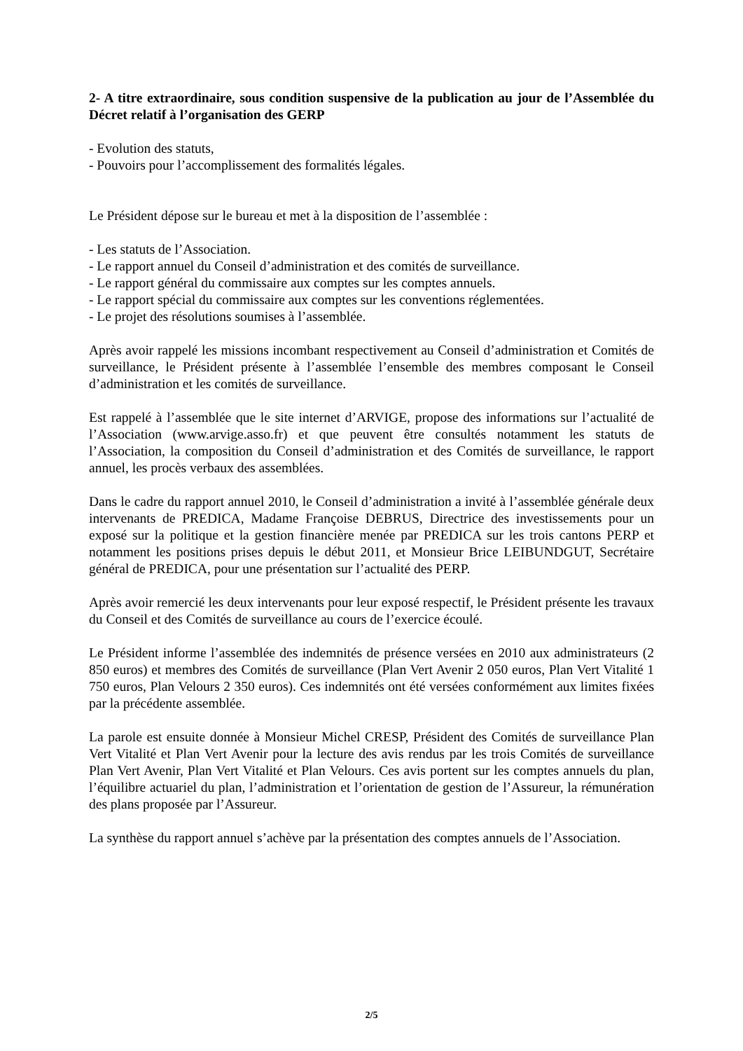2- A titre extraordinaire, sous condition suspensive de la publication au jour de l’Assemblée du Décret relatif à l’organisation des GERP
- Evolution des statuts,
- Pouvoirs pour l’accomplissement des formalités légales.
Le Président dépose sur le bureau et met à la disposition de l’assemblée :
- Les statuts de l’Association.
- Le rapport annuel du Conseil d’administration et des comités de surveillance.
- Le rapport général du commissaire aux comptes sur les comptes annuels.
- Le rapport spécial du commissaire aux comptes sur les conventions réglementées.
- Le projet des résolutions soumises à l’assemblée.
Après avoir rappelé les missions incombant respectivement au Conseil d’administration et Comités de surveillance, le Président présente à l’assemblée l’ensemble des membres composant le Conseil d’administration et les comités de surveillance.
Est rappelé à l’assemblée que le site internet d’ARVIGE, propose des informations sur l’actualité de l’Association (www.arvige.asso.fr) et que peuvent être consultés notamment les statuts de l’Association, la composition du Conseil d’administration et des Comités de surveillance, le rapport annuel, les procès verbaux des assemblées.
Dans le cadre du rapport annuel 2010, le Conseil d’administration a invité à l’assemblée générale deux intervenants de PREDICA, Madame Françoise DEBRUS, Directrice des investissements pour un exposé sur la politique et la gestion financière menée par PREDICA sur les trois cantons PERP et notamment les positions prises depuis le début 2011, et Monsieur Brice LEIBUNDGUT, Secrétaire général de PREDICA, pour une présentation sur l’actualité des PERP.
Après avoir remercié les deux intervenants pour leur exposé respectif, le Président présente les travaux du Conseil et des Comités de surveillance au cours de l’exercice écoulé.
Le Président informe l’assemblée des indemnités de présence versées en 2010 aux administrateurs (2 850 euros) et membres des Comités de surveillance (Plan Vert Avenir 2 050 euros, Plan Vert Vitalité 1 750 euros, Plan Velours 2 350 euros). Ces indemnités ont été versées conformément aux limites fixées par la précédente assemblée.
La parole est ensuite donnée à Monsieur Michel CRESP, Président des Comités de surveillance Plan Vert Vitalité et Plan Vert Avenir pour la lecture des avis rendus par les trois Comités de surveillance Plan Vert Avenir, Plan Vert Vitalité et Plan Velours. Ces avis portent sur les comptes annuels du plan, l’équilibre actuariel du plan, l’administration et l’orientation de gestion de l’Assureur, la rémunération des plans proposée par l’Assureur.
La synthèse du rapport annuel s’achève par la présentation des comptes annuels de l’Association.
2/5